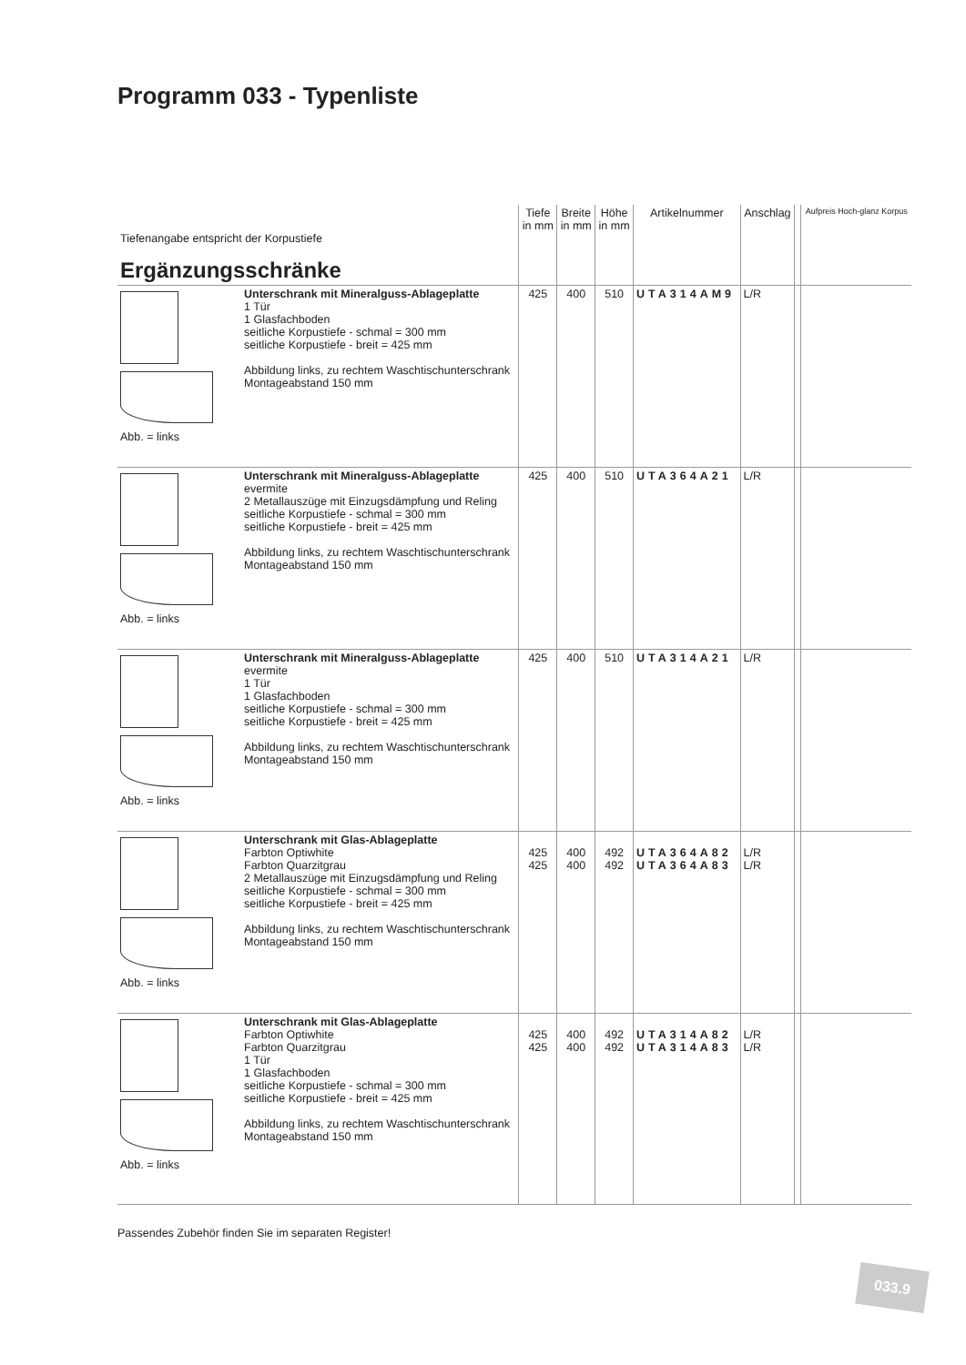Programm 033 - Typenliste
| Tiefenangabe entspricht der Korpustiefe Ergänzungsschränke | | Tiefe in mm | Breite in mm | Höhe in mm | Artikelnummer | Anschlag | | Aufpreis Hoch-glanz Korpus |
| Abb. = links | Unterschrank mit Mineralguss-Ablageplatte 1 Tür 1 Glasfachboden seitliche Korpustiefe - schmal = 300 mm seitliche Korpustiefe - breit = 425 mm Abbildung links, zu rechtem Waschtischunterschrank Montageabstand 150 mm | 425 | 400 | 510 | UTA314AM9 | L/R | | |
| Abb. = links | Unterschrank mit Mineralguss-Ablageplatte evermite 2 Metallauszüge mit Einzugsdämpfung und Reling seitliche Korpustiefe - schmal = 300 mm seitliche Korpustiefe - breit = 425 mm Abbildung links, zu rechtem Waschtischunterschrank Montageabstand 150 mm | 425 | 400 | 510 | UTA364A21 | L/R | | |
| Abb. = links | Unterschrank mit Mineralguss-Ablageplatte evermite 1 Tür 1 Glasfachboden seitliche Korpustiefe - schmal = 300 mm seitliche Korpustiefe - breit = 425 mm Abbildung links, zu rechtem Waschtischunterschrank Montageabstand 150 mm | 425 | 400 | 510 | UTA314A21 | L/R | | |
| Abb. = links | Unterschrank mit Glas-Ablageplatte Farbton Optiwhite Farbton Quarzitgrau 2 Metallauszüge mit Einzugsdämpfung und Reling seitliche Korpustiefe - schmal = 300 mm seitliche Korpustiefe - breit = 425 mm Abbildung links, zu rechtem Waschtischunterschrank Montageabstand 150 mm | 425 425 | 400 400 | 492 492 | UTA364A82 UTA364A83 | L/R L/R | | |
| Abb. = links | Unterschrank mit Glas-Ablageplatte Farbton Optiwhite Farbton Quarzitgrau 1 Tür 1 Glasfachboden seitliche Korpustiefe - schmal = 300 mm seitliche Korpustiefe - breit = 425 mm Abbildung links, zu rechtem Waschtischunterschrank Montageabstand 150 mm | 425 425 | 400 400 | 492 492 | UTA314A82 UTA314A83 | L/R L/R | | |
Passendes Zubehör finden Sie im separaten Register!
033.9